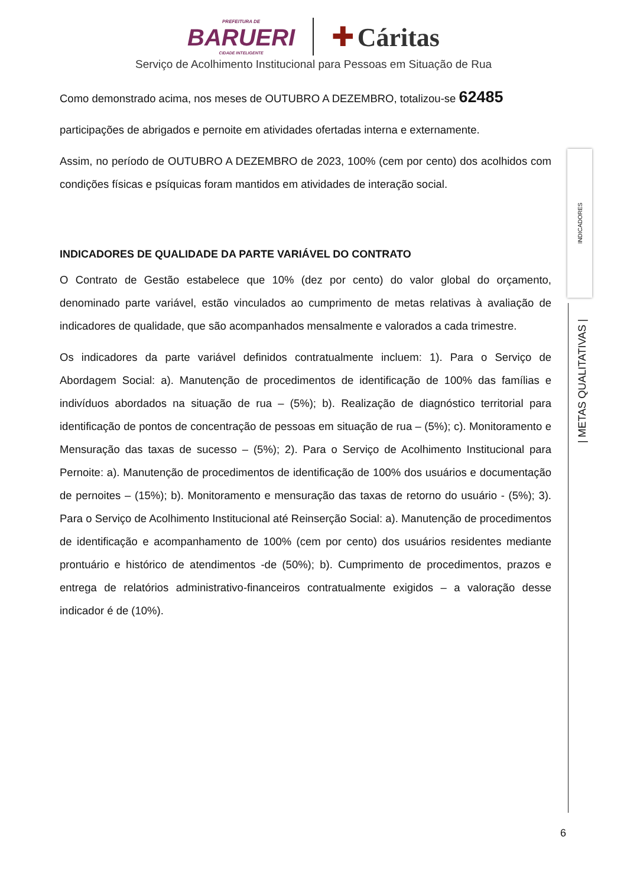PREFEITURA DE
BARUERI
CIDADE INTELIGENTE
✚ Cáritas
Serviço de Acolhimento Institucional para Pessoas em Situação de Rua
Como demonstrado acima, nos meses de OUTUBRO A DEZEMBRO, totalizou-se 62485
participações de abrigados e pernoite em atividades ofertadas interna e externamente.
Assim, no período de OUTUBRO A DEZEMBRO de 2023, 100% (cem por cento) dos acolhidos com condições físicas e psíquicas foram mantidos em atividades de interação social.
INDICADORES DE QUALIDADE DA PARTE VARIÁVEL DO CONTRATO
O Contrato de Gestão estabelece que 10% (dez por cento) do valor global do orçamento, denominado parte variável, estão vinculados ao cumprimento de metas relativas à avaliação de indicadores de qualidade, que são acompanhados mensalmente e valorados a cada trimestre.
Os indicadores da parte variável definidos contratualmente incluem: 1). Para o Serviço de Abordagem Social: a). Manutenção de procedimentos de identificação de 100% das famílias e indivíduos abordados na situação de rua – (5%); b). Realização de diagnóstico territorial para identificação de pontos de concentração de pessoas em situação de rua – (5%); c). Monitoramento e Mensuração das taxas de sucesso – (5%); 2). Para o Serviço de Acolhimento Institucional para Pernoite: a). Manutenção de procedimentos de identificação de 100% dos usuários e documentação de pernoites – (15%); b). Monitoramento e mensuração das taxas de retorno do usuário - (5%); 3). Para o Serviço de Acolhimento Institucional até Reinserção Social: a). Manutenção de procedimentos de identificação e acompanhamento de 100% (cem por cento) dos usuários residentes mediante prontuário e histórico de atendimentos -de (50%); b). Cumprimento de procedimentos, prazos e entrega de relatórios administrativo-financeiros contratualmente exigidos – a valoração desse indicador é de (10%).
INDICADORES
| METAS QUALITATIVAS |
6